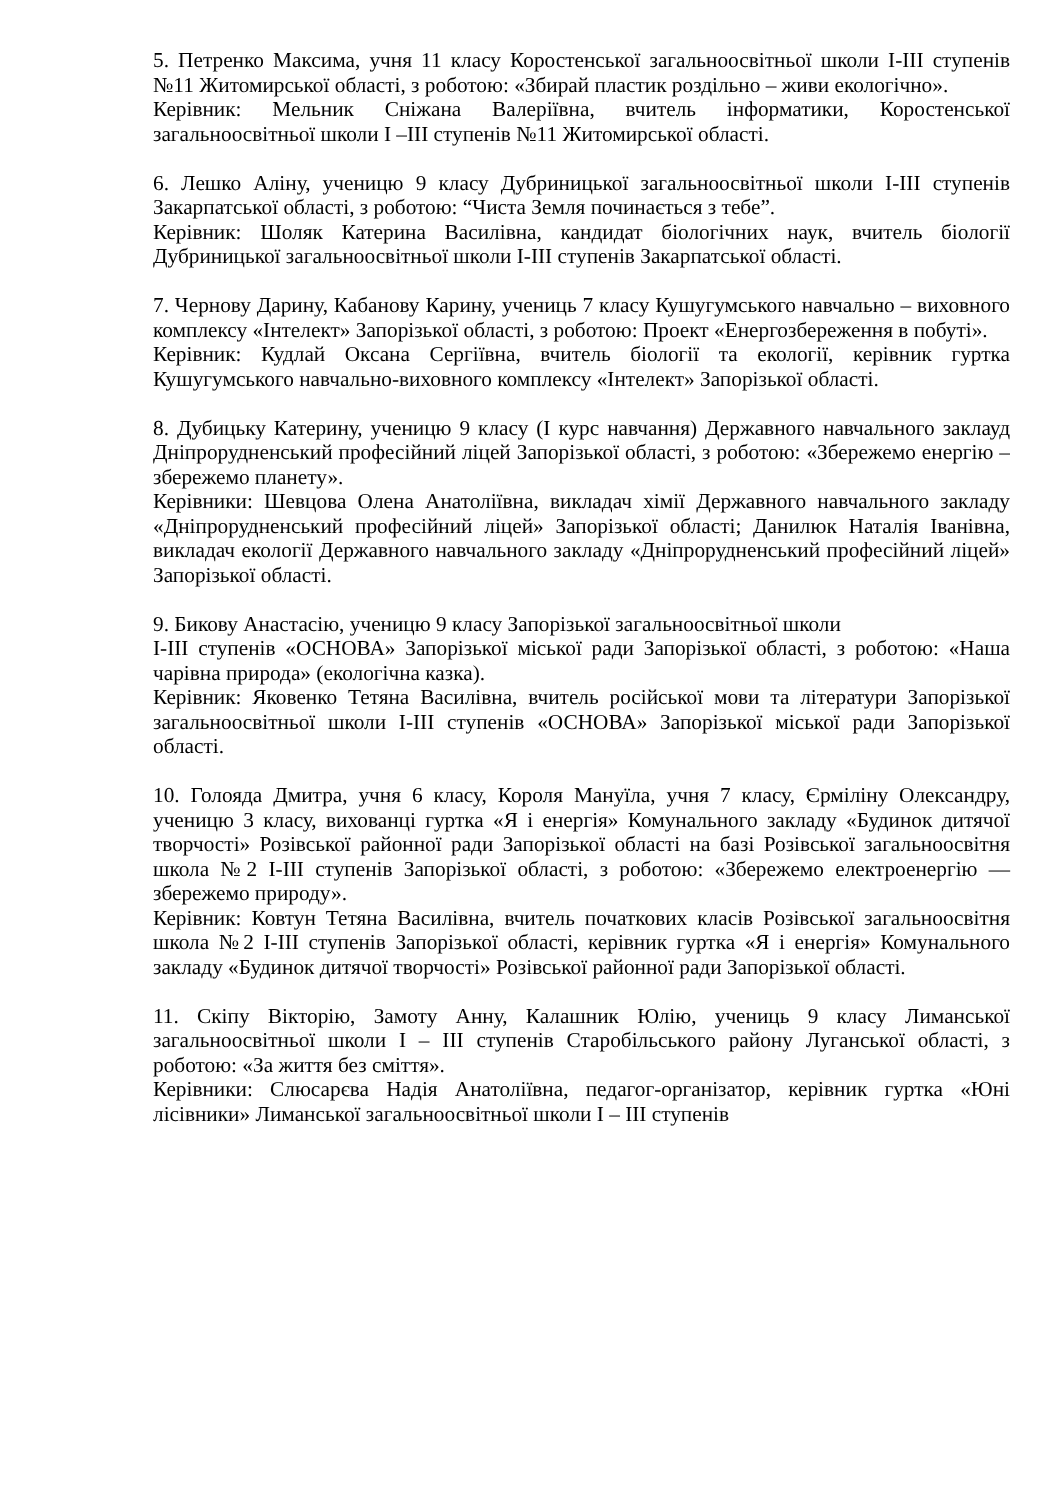5. Петренко Максима, учня 11 класу Коростенської загальноосвітньої школи І-ІІІ ступенів №11 Житомирської області, з роботою: «Збирай пластик роздільно – живи екологічно».
Керівник: Мельник Сніжана Валеріївна, вчитель інформатики, Коростенської загальноосвітньої школи І –ІІІ ступенів №11 Житомирської області.
6. Лешко Аліну, ученицю 9 класу Дубриницької загальноосвітньої школи І-ІІІ ступенів Закарпатської області, з роботою: “Чиста Земля починається з тебе”.
Керівник: Шоляк Катерина Василівна, кандидат біологічних наук, вчитель біології Дубриницької загальноосвітньої школи І-ІІІ ступенів Закарпатської області.
7. Чернову Дарину, Кабанову Карину, учениць 7 класу Кушугумського навчально – виховного комплексу «Інтелект» Запорізької області, з роботою: Проект «Енергозбереження в побуті».
Керівник: Кудлай Оксана Сергіївна, вчитель біології та екології, керівник гуртка Кушугумського навчально-виховного комплексу «Інтелект» Запорізької області.
8. Дубицьку Катерину, ученицю 9 класу (І курс навчання) Державного навчального заклауд Дніпрорудненський професійний ліцей Запорізької області, з роботою: «Збережемо енергію – збережемо планету».
Керівники: Шевцова Олена Анатоліївна, викладач хімії Державного навчального закладу «Дніпрорудненський професійний ліцей» Запорізької області; Данилюк Наталія Іванівна, викладач екології Державного навчального закладу «Дніпрорудненський професійний ліцей» Запорізької області.
9. Бикову Анастасію, ученицю 9 класу Запорізької загальноосвітньої школи
І-ІІІ ступенів «ОСНОВА» Запорізької міської ради Запорізької області, з роботою: «Наша чарівна природа» (екологічна казка).
Керівник: Яковенко Тетяна Василівна, вчитель російської мови та літератури Запорізької загальноосвітньої школи І-ІІІ ступенів «ОСНОВА» Запорізької міської ради Запорізької області.
10. Голояда Дмитра, учня 6 класу, Короля Мануїла, учня 7 класу, Єрміліну Олександру, ученицю 3 класу, вихованці гуртка «Я і енергія» Комунального закладу «Будинок дитячої творчості» Розівської районної ради Запорізької області на базі Розівської загальноосвітня школа №2 І-ІІІ ступенів Запорізької області, з роботою: «Збережемо електроенергію — збережемо природу».
Керівник: Ковтун Тетяна Василівна, вчитель початкових класів Розівської загальноосвітня школа №2 І-ІІІ ступенів Запорізької області, керівник гуртка «Я і енергія» Комунального закладу «Будинок дитячої творчості» Розівської районної ради Запорізької області.
11. Скіпу Вікторію, Замоту Анну, Калашник Юлію, учениць 9 класу Лиманської загальноосвітньої школи І – ІІІ ступенів Старобільського району Луганської області, з роботою: «За життя без сміття».
Керівники: Слюсарєва Надія Анатоліївна, педагог-організатор, керівник гуртка «Юні лісівники» Лиманської загальноосвітньої школи І – ІІІ ступенів